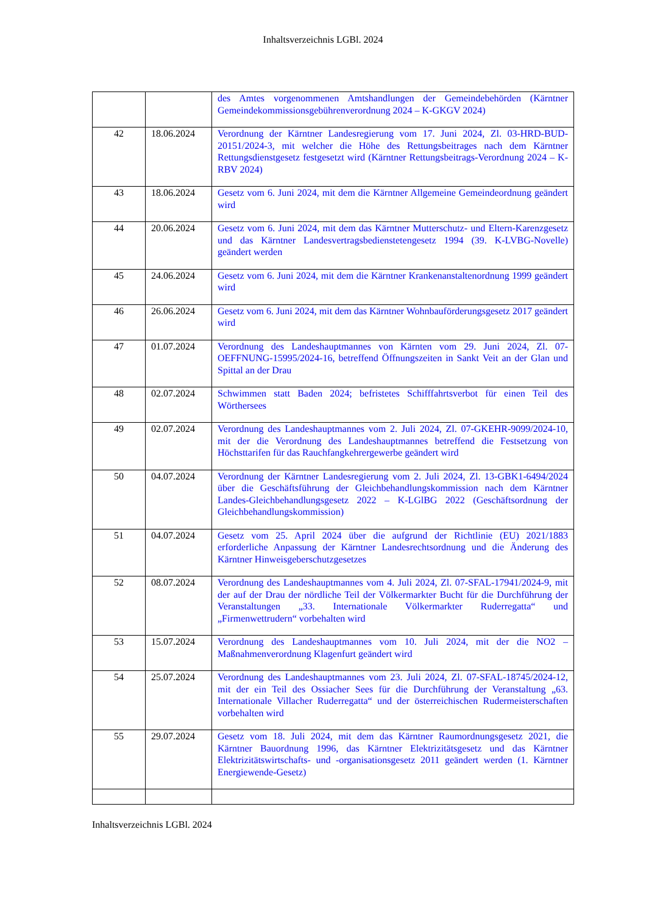Inhaltsverzeichnis LGBl. 2024
| | | des Amtes vorgenommenen Amtshandlungen der Gemeindebehörden (Kärntner Gemeindekommissionsgebührenverordnung 2024 – K-GKGV 2024) |
| 42 | 18.06.2024 | Verordnung der Kärntner Landesregierung vom 17. Juni 2024, Zl. 03-HRD-BUD-20151/2024-3, mit welcher die Höhe des Rettungsbeitrages nach dem Kärntner Rettungsdienstgesetz festgesetzt wird (Kärntner Rettungsbeitrags-Verordnung 2024 – K-RBV 2024) |
| 43 | 18.06.2024 | Gesetz vom 6. Juni 2024, mit dem die Kärntner Allgemeine Gemeindeordnung geändert wird |
| 44 | 20.06.2024 | Gesetz vom 6. Juni 2024, mit dem das Kärntner Mutterschutz- und Eltern-Karenzgesetz und das Kärntner Landesvertragsbedienstetengesetz 1994 (39. K-LVBG-Novelle) geändert werden |
| 45 | 24.06.2024 | Gesetz vom 6. Juni 2024, mit dem die Kärntner Krankenanstaltenordnung 1999 geändert wird |
| 46 | 26.06.2024 | Gesetz vom 6. Juni 2024, mit dem das Kärntner Wohnbauförderungsgesetz 2017 geändert wird |
| 47 | 01.07.2024 | Verordnung des Landeshauptmannes von Kärnten vom 29. Juni 2024, Zl. 07-OEFFNUNG-15995/2024-16, betreffend Öffnungszeiten in Sankt Veit an der Glan und Spittal an der Drau |
| 48 | 02.07.2024 | Schwimmen statt Baden 2024; befristetes Schifffahrtsverbot für einen Teil des Wörthersees |
| 49 | 02.07.2024 | Verordnung des Landeshauptmannes vom 2. Juli 2024, Zl. 07-GKEHR-9099/2024-10, mit der die Verordnung des Landeshauptmannes betreffend die Festsetzung von Höchsttarifen für das Rauchfangkehrergewerbe geändert wird |
| 50 | 04.07.2024 | Verordnung der Kärntner Landesregierung vom 2. Juli 2024, Zl. 13-GBK1-6494/2024 über die Geschäftsführung der Gleichbehandlungskommission nach dem Kärntner Landes-Gleichbehandlungsgesetz 2022 – K-LGlBG 2022 (Geschäftsordnung der Gleichbehandlungskommission) |
| 51 | 04.07.2024 | Gesetz vom 25. April 2024 über die aufgrund der Richtlinie (EU) 2021/1883 erforderliche Anpassung der Kärntner Landesrechtsordnung und die Änderung des Kärntner Hinweisgeberschutzgesetzes |
| 52 | 08.07.2024 | Verordnung des Landeshauptmannes vom 4. Juli 2024, Zl. 07-SFAL-17941/2024-9, mit der auf der Drau der nördliche Teil der Völkermarkter Bucht für die Durchführung der Veranstaltungen „33. Internationale Völkermarkter Ruderregatta“ und „Firmenwettrudern“ vorbehalten wird |
| 53 | 15.07.2024 | Verordnung des Landeshauptmannes vom 10. Juli 2024, mit der die NO2 – Maßnahmenverordnung Klagenfurt geändert wird |
| 54 | 25.07.2024 | Verordnung des Landeshauptmannes vom 23. Juli 2024, Zl. 07-SFAL-18745/2024-12, mit der ein Teil des Ossiacher Sees für die Durchführung der Veranstaltung „63. Internationale Villacher Ruderregatta“ und der österreichischen Rudermeisterschaften vorbehalten wird |
| 55 | 29.07.2024 | Gesetz vom 18. Juli 2024, mit dem das Kärntner Raumordnungsgesetz 2021, die Kärntner Bauordnung 1996, das Kärntner Elektrizitätsgesetz und das Kärntner Elektrizitätswirtschafts- und -organisationsgesetz 2011 geändert werden (1. Kärntner Energiewende-Gesetz) |
Inhaltsverzeichnis LGBl. 2024